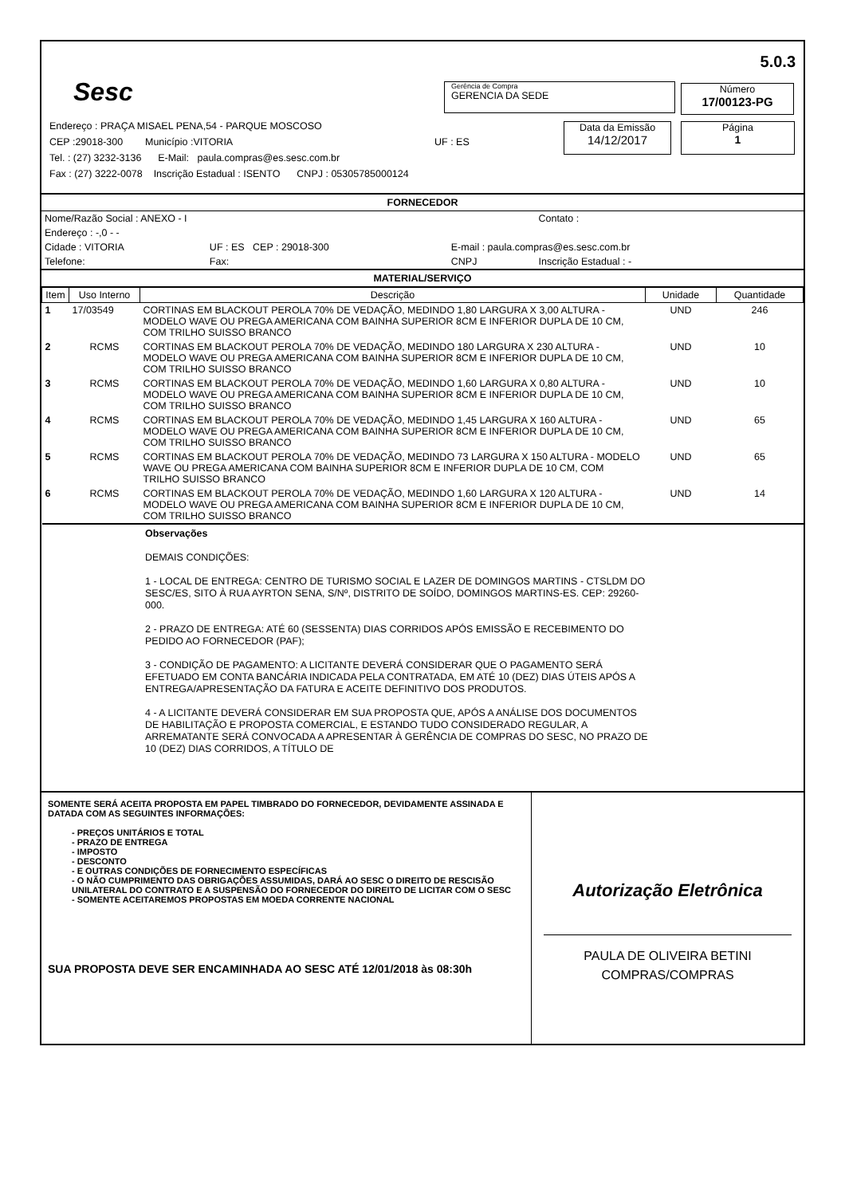Sesc
5.0.3
Gerência de Compra
GERENCIA DA SEDE
Número
17/00123-PG
Data da Emissão
14/12/2017
Página
1
Endereço : PRAÇA MISAEL PENA,54 - PARQUE MOSCOSO
CEP :29018-300 Município :VITORIA UF : ES
Tel. : (27) 3232-3136 E-Mail: paula.compras@es.sesc.com.br
Fax : (27) 3222-0078 Inscrição Estadual : ISENTO CNPJ : 05305785000124
FORNECEDOR
| Nome/Razão Social : ANEXO - I | | | Contato : |
| Endereço : -,0 - - | | | |
| Cidade : VITORIA | UF : ES CEP : 29018-300 | E-mail : paula.compras@es.sesc.com.br | |
| Telefone: | Fax: | CNPJ | Inscrição Estadual : - |
MATERIAL/SERVIÇO
| Item | Uso Interno | Descrição | Unidade | Quantidade |
| --- | --- | --- | --- | --- |
| 1 | 17/03549 | CORTINAS EM BLACKOUT PEROLA 70% DE VEDAÇÃO, MEDINDO 1,80 LARGURA X 3,00 ALTURA - MODELO WAVE OU PREGA AMERICANA COM BAINHA SUPERIOR 8CM E INFERIOR DUPLA DE 10 CM, COM TRILHO SUISSO BRANCO | UND | 246 |
| 2 | RCMS | CORTINAS EM BLACKOUT PEROLA 70% DE VEDAÇÃO, MEDINDO 180 LARGURA X 230 ALTURA - MODELO WAVE OU PREGA AMERICANA COM BAINHA SUPERIOR 8CM E INFERIOR DUPLA DE 10 CM, COM TRILHO SUISSO BRANCO | UND | 10 |
| 3 | RCMS | CORTINAS EM BLACKOUT PEROLA 70% DE VEDAÇÃO, MEDINDO 1,60 LARGURA X 0,80 ALTURA - MODELO WAVE OU PREGA AMERICANA COM BAINHA SUPERIOR 8CM E INFERIOR DUPLA DE 10 CM, COM TRILHO SUISSO BRANCO | UND | 10 |
| 4 | RCMS | CORTINAS EM BLACKOUT PEROLA 70% DE VEDAÇÃO, MEDINDO 1,45 LARGURA X 160 ALTURA - MODELO WAVE OU PREGA AMERICANA COM BAINHA SUPERIOR 8CM E INFERIOR DUPLA DE 10 CM, COM TRILHO SUISSO BRANCO | UND | 65 |
| 5 | RCMS | CORTINAS EM BLACKOUT PEROLA 70% DE VEDAÇÃO, MEDINDO 73 LARGURA X 150 ALTURA - MODELO WAVE OU PREGA AMERICANA COM BAINHA SUPERIOR 8CM E INFERIOR DUPLA DE 10 CM, COM TRILHO SUISSO BRANCO | UND | 65 |
| 6 | RCMS | CORTINAS EM BLACKOUT PEROLA 70% DE VEDAÇÃO, MEDINDO 1,60 LARGURA X 120 ALTURA - MODELO WAVE OU PREGA AMERICANA COM BAINHA SUPERIOR 8CM E INFERIOR DUPLA DE 10 CM, COM TRILHO SUISSO BRANCO | UND | 14 |
Observações
DEMAIS CONDIÇÕES:
1 - LOCAL DE ENTREGA: CENTRO DE TURISMO SOCIAL E LAZER DE DOMINGOS MARTINS - CTSLDM DO SESC/ES, SITO À RUA AYRTON SENA, S/Nº, DISTRITO DE SOÍDO, DOMINGOS MARTINS-ES. CEP: 29260-000.
2 - PRAZO DE ENTREGA: ATÉ 60 (SESSENTA) DIAS CORRIDOS APÓS EMISSÃO E RECEBIMENTO DO PEDIDO AO FORNECEDOR (PAF);
3 - CONDIÇÃO DE PAGAMENTO: A LICITANTE DEVERÁ CONSIDERAR QUE O PAGAMENTO SERÁ EFETUADO EM CONTA BANCÁRIA INDICADA PELA CONTRATADA, EM ATÉ 10 (DEZ) DIAS ÚTEIS APÓS A ENTREGA/APRESENTAÇÃO DA FATURA E ACEITE DEFINITIVO DOS PRODUTOS.
4 - A LICITANTE DEVERÁ CONSIDERAR EM SUA PROPOSTA QUE, APÓS A ANÁLISE DOS DOCUMENTOS DE HABILITAÇÃO E PROPOSTA COMERCIAL, E ESTANDO TUDO CONSIDERADO REGULAR, A ARREMATANTE SERÁ CONVOCADA A APRESENTAR À GERÊNCIA DE COMPRAS DO SESC, NO PRAZO DE 10 (DEZ) DIAS CORRIDOS, A TÍTULO DE
SOMENTE SERÁ ACEITA PROPOSTA EM PAPEL TIMBRADO DO FORNECEDOR, DEVIDAMENTE ASSINADA E DATADA COM AS SEGUINTES INFORMAÇÕES:
- PREÇOS UNITÁRIOS E TOTAL
- PRAZO DE ENTREGA
- IMPOSTO
- DESCONTO
- E OUTRAS CONDIÇÕES DE FORNECIMENTO ESPECÍFICAS
- O NÃO CUMPRIMENTO DAS OBRIGAÇÕES ASSUMIDAS, DARÁ AO SESC O DIREITO DE RESCISÃO UNILATERAL DO CONTRATO E A SUSPENSÃO DO FORNECEDOR DO DIREITO DE LICITAR COM O SESC
- SOMENTE ACEITAREMOS PROPOSTAS EM MOEDA CORRENTE NACIONAL
SUA PROPOSTA DEVE SER ENCAMINHADA AO SESC ATÉ 12/01/2018 às 08:30h
Autorização Eletrônica
PAULA DE OLIVEIRA BETINI
COMPRAS/COMPRAS